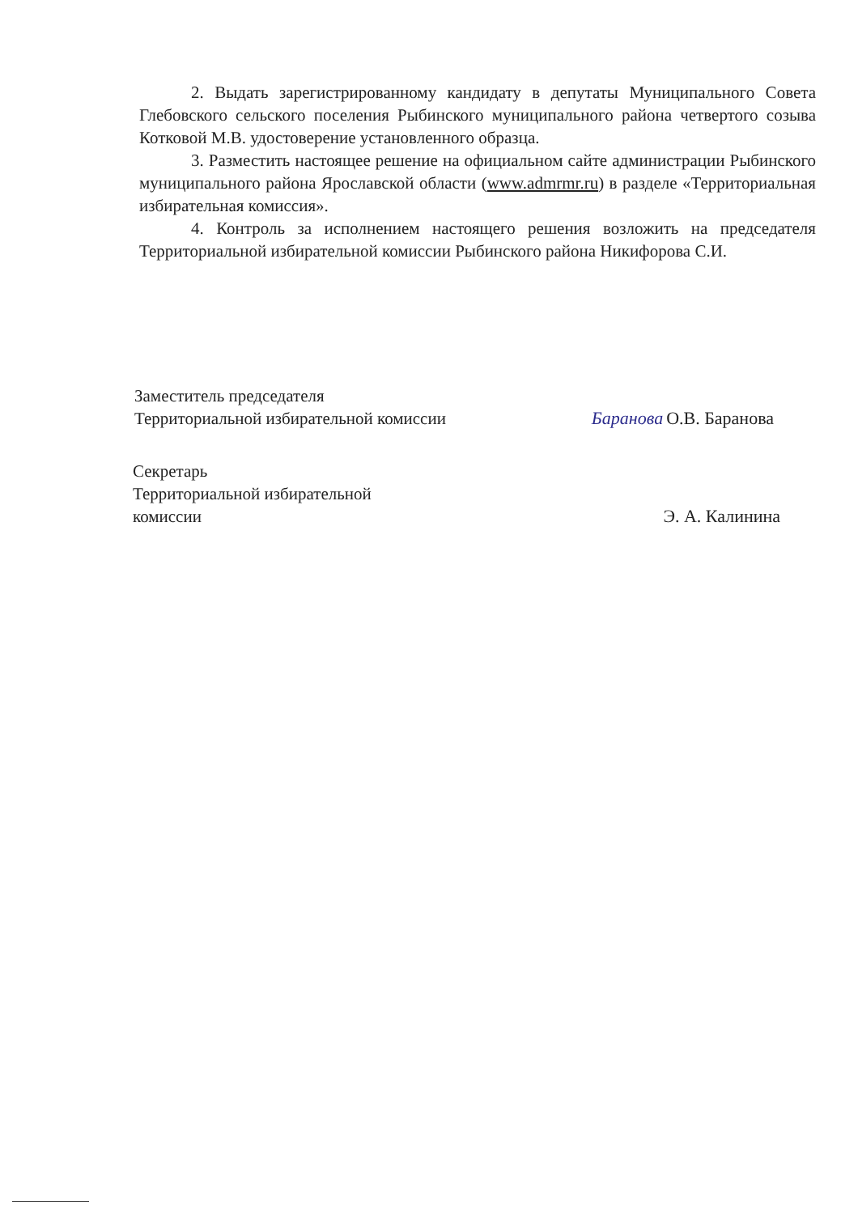2. Выдать зарегистрированному кандидату в депутаты Муниципального Совета Глебовского сельского поселения Рыбинского муниципального района четвертого созыва Котковой М.В. удостоверение установленного образца.
3. Разместить настоящее решение на официальном сайте администрации Рыбинского муниципального района Ярославской области (www.admrmr.ru) в разделе «Территориальная избирательная комиссия».
4. Контроль за исполнением настоящего решения возложить на председателя Территориальной избирательной комиссии Рыбинского района Никифорова С.И.
Заместитель председателя
Территориальной избирательной комиссии
Баранова О.В. Баранова
Секретарь
Территориальной избирательной
комиссии
Э. А. Калинина